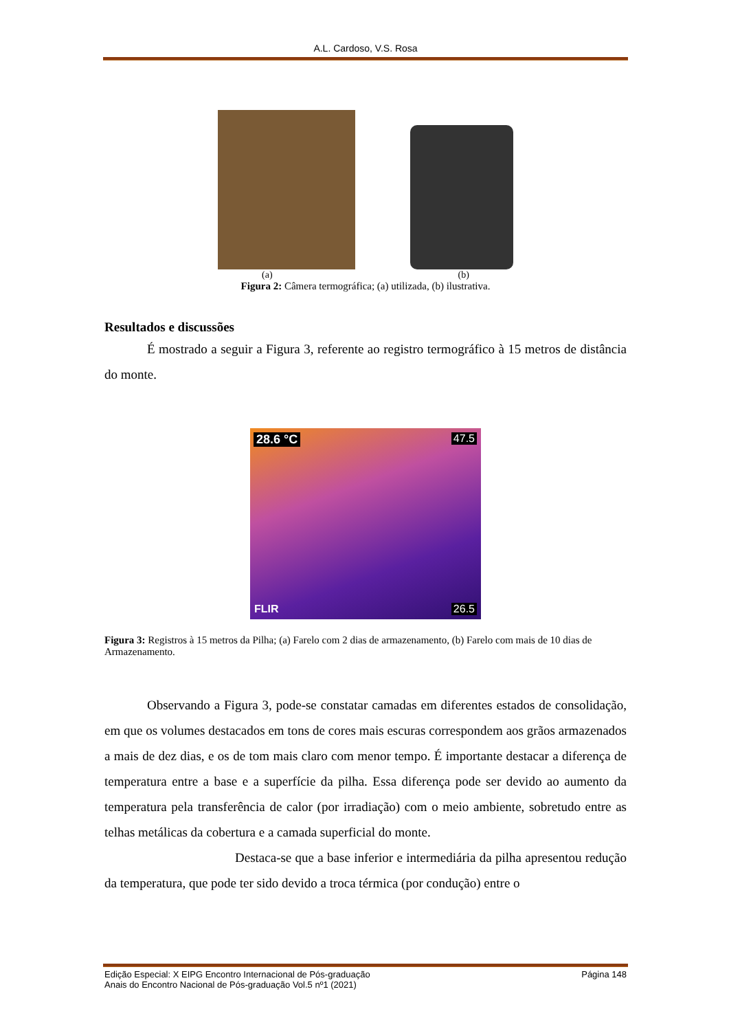A.L. Cardoso, V.S. Rosa
(a) (b)
Figura 2: Câmera termográfica; (a) utilizada, (b) ilustrativa.
Resultados e discussões
É mostrado a seguir a Figura 3, referente ao registro termográfico à 15 metros de distância do monte.
28.6 °C 47.5
FLIR 26.5
Figura 3: Registros à 15 metros da Pilha; (a) Farelo com 2 dias de armazenamento, (b) Farelo com mais de 10 dias de Armazenamento.
Observando a Figura 3, pode-se constatar camadas em diferentes estados de consolidação, em que os volumes destacados em tons de cores mais escuras correspondem aos grãos armazenados a mais de dez dias, e os de tom mais claro com menor tempo. É importante destacar a diferença de temperatura entre a base e a superfície da pilha. Essa diferença pode ser devido ao aumento da temperatura pela transferência de calor (por irradiação) com o meio ambiente, sobretudo entre as telhas metálicas da cobertura e a camada superficial do monte.
Destaca-se que a base inferior e intermediária da pilha apresentou redução da temperatura, que pode ter sido devido a troca térmica (por condução) entre o
Edição Especial: X EIPG Encontro Internacional de Pós-graduação
Anais do Encontro Nacional de Pós-graduação Vol.5 nº1 (2021)
Página 148